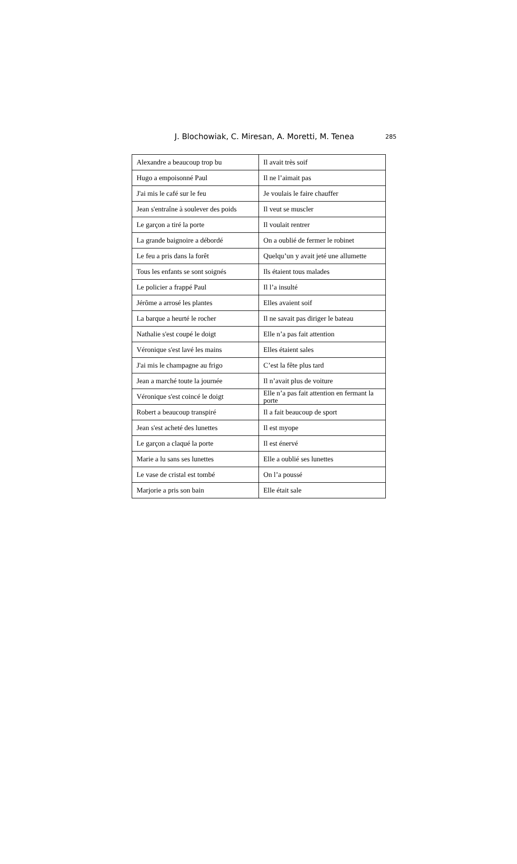J. Blochowiak, C. Miresan, A. Moretti, M. Tenea 285
| Alexandre a beaucoup trop bu | Il avait très soif |
| Hugo a empoisonné Paul | Il ne l’aimait pas |
| J'ai mis le café sur le feu | Je voulais le faire chauffer |
| Jean s'entraîne à soulever des poids | Il veut se muscler |
| Le garçon a tiré la porte | Il voulait rentrer |
| La grande baignoire a débordé | On a oublié de fermer le robinet |
| Le feu a pris dans la forêt | Quelqu’un y avait jeté une allumette |
| Tous les enfants se sont soignés | Ils étaient tous malades |
| Le policier a frappé Paul | Il l’a insulté |
| Jérôme a arrosé les plantes | Elles avaient soif |
| La barque a heurté le rocher | Il ne savait pas diriger le bateau |
| Nathalie s'est coupé le doigt | Elle n’a pas fait attention |
| Véronique s'est lavé les mains | Elles étaient sales |
| J'ai mis le champagne au frigo | C’est la fête plus tard |
| Jean a marché toute la journée | Il n’avait plus de voiture |
| Véronique s'est coincé le doigt | Elle n’a pas fait attention en fermant la porte |
| Robert a beaucoup transpiré | Il a fait beaucoup de sport |
| Jean s'est acheté des lunettes | Il est myope |
| Le garçon a claqué la porte | Il est énervé |
| Marie a lu sans ses lunettes | Elle a oublié ses lunettes |
| Le vase de cristal est tombé | On l’a poussé |
| Marjorie a pris son bain | Elle était sale |